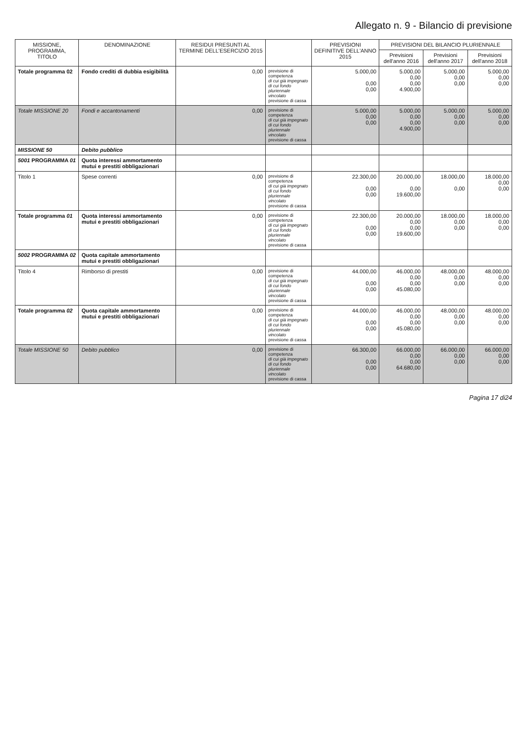Allegato n. 9 - Bilancio di previsione
| MISSIONE, PROGRAMMA, TITOLO | DENOMINAZIONE | RESIDUI PRESUNTI AL TERMINE DELL'ESERCIZIO 2015 | | PREVISIONI DEFINITIVE DELL'ANNO 2015 | PREVISIONI DEL BILANCIO PLURIENNALE | | |
| --- | --- | --- | --- | --- | --- | --- | --- |
| | | | | | Previsioni dell'anno 2016 | Previsioni dell'anno 2017 | Previsioni dell'anno 2018 |
| Totale programma 02 | Fondo crediti di dubbia esigibilità | 0,00 | previsione di competenza di cui già impegnato di cui fondo pluriennale vincolato previsione di cassa | 5.000,00 0,00 0,00 | 5.000,00 0,00 0,00 4.900,00 | 5.000,00 0,00 0,00 | 5.000,00 0,00 0,00 |
| Totale MISSIONE 20 | Fondi e accantonamenti | 0,00 | previsione di competenza di cui già impegnato di cui fondo pluriennale vincolato previsione di cassa | 5.000,00 0,00 0,00 | 5.000,00 0,00 0,00 4.900,00 | 5.000,00 0,00 0,00 | 5.000,00 0,00 0,00 |
| MISSIONE 50 | Debito pubblico | | | | | | |
| 5001 PROGRAMMA 01 | Quota interessi ammortamento mutui e prestiti obbligazionari | | | | | | |
| Titolo 1 | Spese correnti | 0,00 | previsione di competenza di cui già impegnato di cui fondo pluriennale vincolato previsione di cassa | 22.300,00 0,00 0,00 | 20.000,00 0,00 19.600,00 | 18.000,00 0,00 | 18.000,00 0,00 0,00 |
| Totale programma 01 | Quota interessi ammortamento mutui e prestiti obbligazionari | 0,00 | previsione di competenza di cui già impegnato di cui fondo pluriennale vincolato previsione di cassa | 22.300,00 0,00 0,00 | 20.000,00 0,00 0,00 19.600,00 | 18.000,00 0,00 0,00 | 18.000,00 0,00 0,00 |
| 5002 PROGRAMMA 02 | Quota capitale ammortamento mutui e prestiti obbligazionari | | | | | | |
| Titolo 4 | Rimborso di prestiti | 0,00 | previsione di competenza di cui già impegnato di cui fondo pluriennale vincolato previsione di cassa | 44.000,00 0,00 0,00 | 46.000,00 0,00 0,00 45.080,00 | 48.000,00 0,00 0,00 | 48.000,00 0,00 0,00 |
| Totale programma 02 | Quota capitale ammortamento mutui e prestiti obbligazionari | 0,00 | previsione di competenza di cui già impegnato di cui fondo pluriennale vincolato previsione di cassa | 44.000,00 0,00 0,00 | 46.000,00 0,00 0,00 45.080,00 | 48.000,00 0,00 0,00 | 48.000,00 0,00 0,00 |
| Totale MISSIONE 50 | Debito pubblico | 0,00 | previsione di competenza di cui già impegnato di cui fondo pluriennale vincolato previsione di cassa | 66.300,00 0,00 0,00 | 66.000,00 0,00 0,00 64.680,00 | 66.000,00 0,00 0,00 | 66.000,00 0,00 0,00 |
Pagina 17 di24